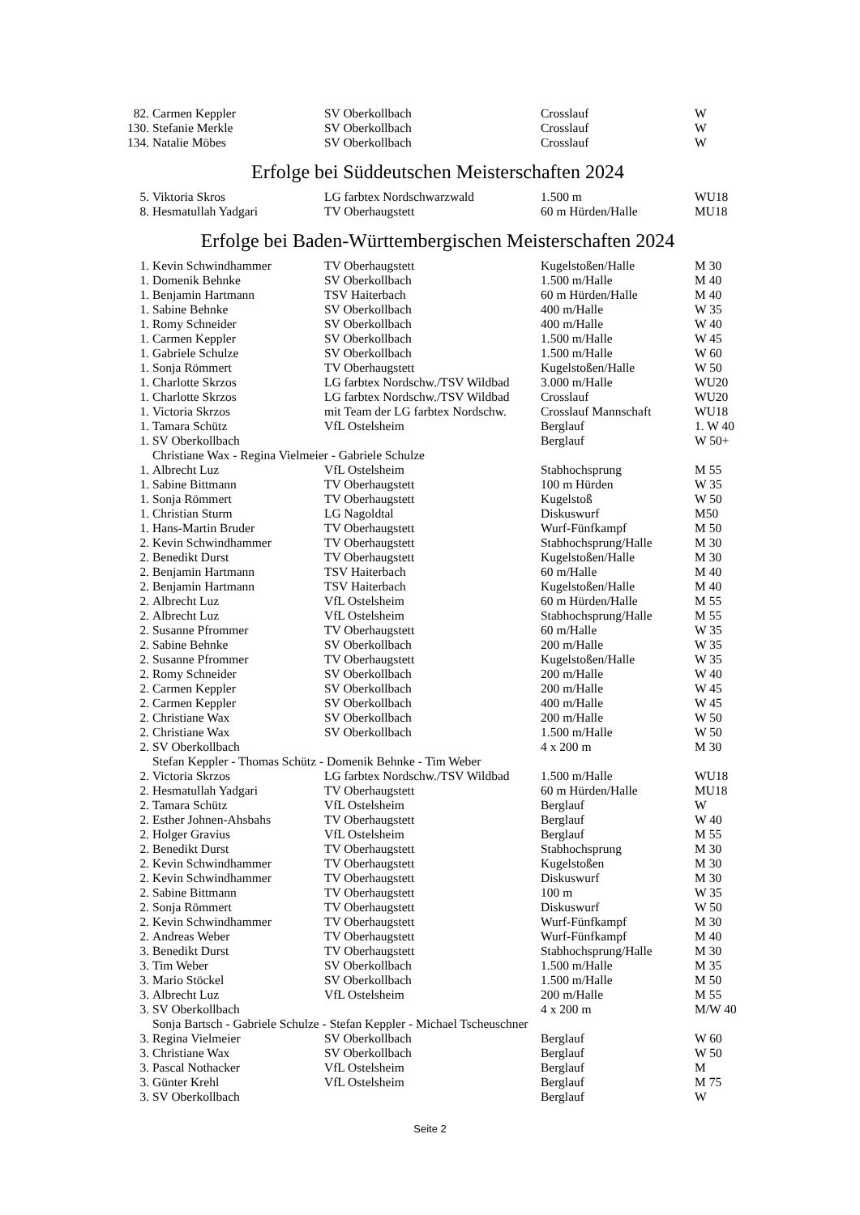| 82. | Carmen Keppler | SV Oberkollbach | Crosslauf | W |
| 130. | Stefanie Merkle | SV Oberkollbach | Crosslauf | W |
| 134. | Natalie Möbes | SV Oberkollbach | Crosslauf | W |
Erfolge bei Süddeutschen Meisterschaften 2024
| 5. | Viktoria Skros | LG farbtex Nordschwarzwald | 1.500 m | WU18 |
| 8. | Hesmatullah Yadgari | TV Oberhaugstett | 60 m Hürden/Halle | MU18 |
Erfolge bei Baden-Württembergischen Meisterschaften 2024
| 1. | Kevin Schwindhammer | TV Oberhaugstett | Kugelstoßen/Halle | M 30 |
| 1. | Domenik Behnke | SV Oberkollbach | 1.500 m/Halle | M 40 |
| 1. | Benjamin Hartmann | TSV Haiterbach | 60 m Hürden/Halle | M 40 |
| 1. | Sabine Behnke | SV Oberkollbach | 400 m/Halle | W 35 |
| 1. | Romy Schneider | SV Oberkollbach | 400 m/Halle | W 40 |
| 1. | Carmen Keppler | SV Oberkollbach | 1.500 m/Halle | W 45 |
| 1. | Gabriele Schulze | SV Oberkollbach | 1.500 m/Halle | W 60 |
| 1. | Sonja Römmert | TV Oberhaugstett | Kugelstoßen/Halle | W 50 |
| 1. | Charlotte Skrzos | LG farbtex Nordschw./TSV Wildbad | 3.000 m/Halle | WU20 |
| 1. | Charlotte Skrzos | LG farbtex Nordschw./TSV Wildbad | Crosslauf | WU20 |
| 1. | Victoria Skrzos | mit Team der LG farbtex Nordschw. | Crosslauf Mannschaft | WU18 |
| 1. | Tamara Schütz | VfL Ostelsheim | Berglauf | 1. W 40 |
| 1. | SV Oberkollbach | | Berglauf | W 50+ |
| | Christiane Wax - Regina Vielmeier - Gabriele Schulze | | | |
| 1. | Albrecht Luz | VfL Ostelsheim | Stabhochsprung | M 55 |
| 1. | Sabine Bittmann | TV Oberhaugstett | 100 m Hürden | W 35 |
| 1. | Sonja Römmert | TV Oberhaugstett | Kugelstoß | W 50 |
| 1. | Christian Sturm | LG Nagoldtal | Diskuswurf | M50 |
| 1. | Hans-Martin Bruder | TV Oberhaugstett | Wurf-Fünfkampf | M 50 |
| 2. | Kevin Schwindhammer | TV Oberhaugstett | Stabhochsprung/Halle | M 30 |
| 2. | Benedikt Durst | TV Oberhaugstett | Kugelstoßen/Halle | M 30 |
| 2. | Benjamin Hartmann | TSV Haiterbach | 60 m/Halle | M 40 |
| 2. | Benjamin Hartmann | TSV Haiterbach | Kugelstoßen/Halle | M 40 |
| 2. | Albrecht Luz | VfL Ostelsheim | 60 m Hürden/Halle | M 55 |
| 2. | Albrecht Luz | VfL Ostelsheim | Stabhochsprung/Halle | M 55 |
| 2. | Susanne Pfrommer | TV Oberhaugstett | 60 m/Halle | W 35 |
| 2. | Sabine Behnke | SV Oberkollbach | 200 m/Halle | W 35 |
| 2. | Susanne Pfrommer | TV Oberhaugstett | Kugelstoßen/Halle | W 35 |
| 2. | Romy Schneider | SV Oberkollbach | 200 m/Halle | W 40 |
| 2. | Carmen Keppler | SV Oberkollbach | 200 m/Halle | W 45 |
| 2. | Carmen Keppler | SV Oberkollbach | 400 m/Halle | W 45 |
| 2. | Christiane Wax | SV Oberkollbach | 200 m/Halle | W 50 |
| 2. | Christiane Wax | SV Oberkollbach | 1.500 m/Halle | W 50 |
| 2. | SV Oberkollbach | | 4 x 200 m | M 30 |
| | Stefan Keppler - Thomas Schütz - Domenik Behnke - Tim Weber | | | |
| 2. | Victoria Skrzos | LG farbtex Nordschw./TSV Wildbad | 1.500 m/Halle | WU18 |
| 2. | Hesmatullah Yadgari | TV Oberhaugstett | 60 m Hürden/Halle | MU18 |
| 2. | Tamara Schütz | VfL Ostelsheim | Berglauf | W |
| 2. | Esther Johnen-Ahsbahs | TV Oberhaugstett | Berglauf | W 40 |
| 2. | Holger Gravius | VfL Ostelsheim | Berglauf | M 55 |
| 2. | Benedikt Durst | TV Oberhaugstett | Stabhochsprung | M 30 |
| 2. | Kevin Schwindhammer | TV Oberhaugstett | Kugelstoßen | M 30 |
| 2. | Kevin Schwindhammer | TV Oberhaugstett | Diskuswurf | M 30 |
| 2. | Sabine Bittmann | TV Oberhaugstett | 100 m | W 35 |
| 2. | Sonja Römmert | TV Oberhaugstett | Diskuswurf | W 50 |
| 2. | Kevin Schwindhammer | TV Oberhaugstett | Wurf-Fünfkampf | M 30 |
| 2. | Andreas Weber | TV Oberhaugstett | Wurf-Fünfkampf | M 40 |
| 3. | Benedikt Durst | TV Oberhaugstett | Stabhochsprung/Halle | M 30 |
| 3. | Tim Weber | SV Oberkollbach | 1.500 m/Halle | M 35 |
| 3. | Mario Stöckel | SV Oberkollbach | 1.500 m/Halle | M 50 |
| 3. | Albrecht Luz | VfL Ostelsheim | 200 m/Halle | M 55 |
| 3. | SV Oberkollbach | | 4 x 200 m | M/W 40 |
| | Sonja Bartsch - Gabriele Schulze - Stefan Keppler - Michael Tscheuschner | | | |
| 3. | Regina Vielmeier | SV Oberkollbach | Berglauf | W 60 |
| 3. | Christiane Wax | SV Oberkollbach | Berglauf | W 50 |
| 3. | Pascal Nothacker | VfL Ostelsheim | Berglauf | M |
| 3. | Günter Krehl | VfL Ostelsheim | Berglauf | M 75 |
| 3. | SV Oberkollbach | | Berglauf | W |
Seite 2